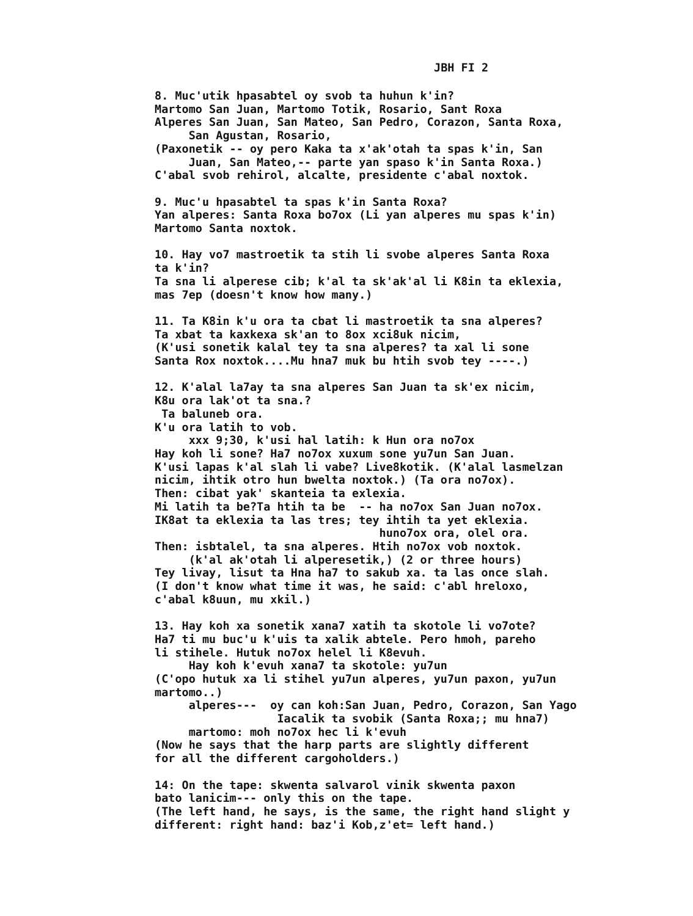JBH FI 2
8. Muc'utik hpasabtel oy svob ta huhun k'in? Martomo San Juan, Martomo Totik, Rosario, Sant Roxa Alperes San Juan, San Mateo, San Pedro, Corazon, Santa Roxa, San Agustan, Rosario, (Paxonetik -- oy pero Kaka ta x'ak'otah ta spas k'in, San Juan, San Mateo,-- parte yan spaso k'in Santa Roxa.) C'abal svob rehirol, alcalte, presidente c'abal noxtok. 9. Muc'u hpasabtel ta spas k'in Santa Roxa? Yan alperes: Santa Roxa bo7ox (Li yan alperes mu spas k'in) Martomo Santa noxtok. 10. Hay vo7 mastroetik ta stih li svobe alperes Santa Roxa ta k'in? Ta sna li alperese cib; k'al ta sk'ak'al li K8in ta eklexia, mas 7ep (doesn't know how many.) 11. Ta K8in k'u ora ta cbat li mastroetik ta sna alperes? Ta xbat ta kaxkexa sk'an to 8ox xci8uk nicim, (K'usi sonetik kalal tey ta sna alperes? ta xal li sone Santa Rox noxtok....Mu hna7 muk bu htih svob tey ----.) 12. K'alal la7ay ta sna alperes San Juan ta sk'ex nicim, K8u ora lak'ot ta sna.? Ta baluneb ora. K'u ora latih to vob. xxx 9;30, k'usi hal latih: k Hun ora no7ox Hay koh li sone? Ha7 no7ox xuxum sone yu7un San Juan. K'usi lapas k'al slah li vabe? Live8kotik. (K'alal lasmelzan nicim, ihtik otro hun bwelta noxtok.) (Ta ora no7ox). Then: cibat yak' skanteia ta exlexia. Mi latih ta be?Ta htih ta be -- ha no7ox San Juan no7ox. IK8at ta eklexia ta las tres; tey ihtih ta yet eklexia. huno7ox ora, olel ora. Then: isbtalel, ta sna alperes. Htih no7ox vob noxtok. (k'al ak'otah li alperesetik,) (2 or three hours) Tey livay, lisut ta Hna ha7 to sakub xa. ta las once slah. (I don't know what time it was, he said: c'abl hreloxo, c'abal k8uun, mu xkil.) 13. Hay koh xa sonetik xana7 xatih ta skotole li vo7ote? Ha7 ti mu buc'u k'uis ta xalik abtele. Pero hmoh, pareho li stihele. Hutuk no7ox helel li K8evuh. Hay koh k'evuh xana7 ta skotole: yu7un (C'opo hutuk xa li stihel yu7un alperes, yu7un paxon, yu7un martomo..) alperes--- oy can koh:San Juan, Pedro, Corazon, San Yago Iacalik ta svobik (Santa Roxa;; mu hna7) martomo: moh no7ox hec li k'evuh (Now he says that the harp parts are slightly different for all the different cargoholders.) 14: On the tape: skwenta salvarol vinik skwenta paxon bato lanicim--- only this on the tape. (The left hand, he says, is the same, the right hand slight y different: right hand: baz'i Kob,z'et= left hand.)